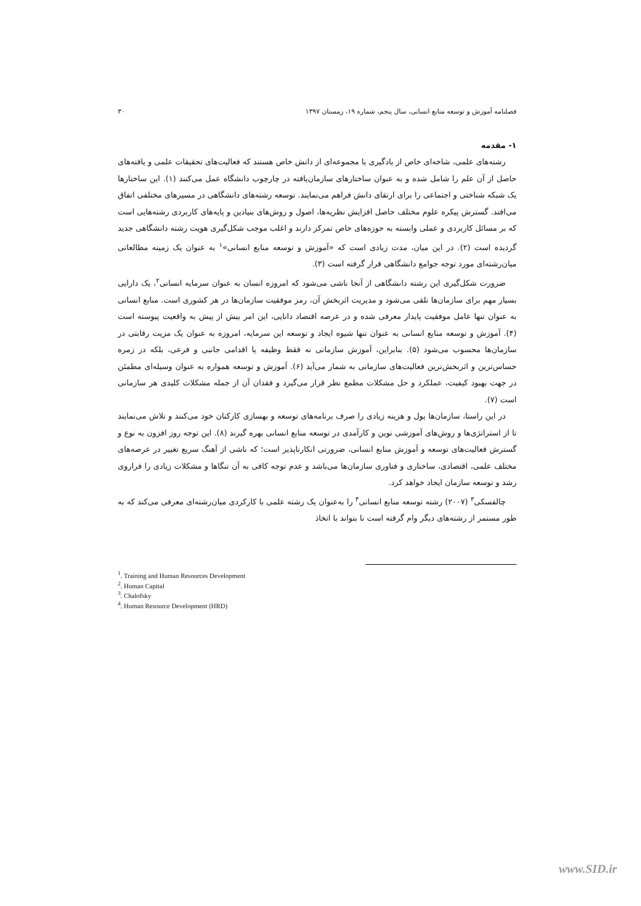فصلنامه آموزش و توسعه منابع انسانی، سال پنجم، شماره ۱۹، زمستان ۱۳۹۷ ۳۰
۱- مقدمه
رشته‌های علمی، شاخه‌ای خاص از یادگیری یا مجموعه‌ای از دانش خاص هستند که فعالیت‌های تحقیقات علمی و یافته‌های حاصل از آن علم را شامل شده و به عنوان ساختارهای سازمان‌یافته در چارچوب دانشگاه عمل می‌کنند (۱). این ساختارها یک شبکه شناختی و اجتماعی را برای ارتقای دانش فراهم می‌نمایند. توسعه رشته‌های دانشگاهی در مسیرهای مختلفی اتفاق می‌افتد. گسترش پیکره علوم مختلف حاصل افزایش نظریه‌ها، اصول و روش‌های بنیادین و پایه‌های کاربردی رشته‌هایی است که بر مسائل کاربردی و عملی وابسته به حوزه‌های خاص تمرکز دارند و اغلب موجب شکل‌گیری هویت رشته دانشگاهی جدید گردیده است (۲). در این میان، مدت زیادی است که «آموزش و توسعه منابع انسانی»<sup>۱</sup> به عنوان یک زمینه مطالعاتی میان‌رشته‌ای مورد توجه جوامع دانشگاهی قرار گرفته است (۳).
ضرورت شکل‌گیری این رشته دانشگاهی از آنجا ناشی می‌شود که امروزه انسان به عنوان سرمایه انسانی<sup>۲</sup>، یک دارایی بسیار مهم برای سازمان‌ها تلقی می‌شود و مدیریت اثربخش آن، رمز موفقیت سازمان‌ها در هر کشوری است. منابع انسانی به عنوان تنها عامل موفقیت پایدار معرفی شده و در عرصه اقتصاد دانایی، این امر بیش از پیش به واقعیت پیوسته است (۴). آموزش و توسعه منابع انسانی به عنوان تنها شیوه ایجاد و توسعه این سرمایه، امروزه به عنوان یک مزیت رقابتی در سازمان‌ها محسوب می‌شود (۵). بنابراین، آموزش سازمانی نه فقط وظیفه یا اقدامی جانبی و فرعی، بلکه در زمره حساس‌ترین و اثربخش‌ترین فعالیت‌های سازمانی به شمار می‌آید (۶). آموزش و توسعه همواره به عنوان وسیله‌ای مطمئن در جهت بهبود کیفیت، عملکرد و حل مشکلات مطمع نظر قرار می‌گیرد و فقدان آن از جمله مشکلات کلیدی هر سازمانی است (۷).
در این راستا، سازمان‌ها پول و هزینه زیادی را صرف برنامه‌های توسعه و بهسازی کارکنان خود می‌کنند و تلاش می‌نمایند تا از استراتژی‌ها و روش‌های آموزشی نوین و کارآمدی در توسعه منابع انسانی بهره گیرند (۸). این توجه روز افزون به نوع و گسترش فعالیت‌های توسعه و آموزش منابع انسانی، ضرورتی انکارناپذیر است؛ که ناشی از آهنگ سریع تغییر در عرصه‌های مختلف علمی، اقتصادی، ساختاری و فناوری سازمان‌ها می‌باشد و عدم توجه کافی به آن تنگاها و مشکلات زیادی را فراروی رشد و توسعه سازمان ایجاد خواهد کرد.
چالفسکی<sup>۳</sup> (۲۰۰۷) رشته توسعه منابع انسانی<sup>۴</sup> را به‌عنوان یک رشته علمی با کارکردی میان‌رشته‌ای معرفی می‌کند که به طور مستمر از رشته‌های دیگر وام گرفته است تا بتواند با اتخاذ
<sup>1</sup>. Training and Human Resources Development
<sup>2</sup>. Human Capital
<sup>3</sup>. Chalofsky
<sup>4</sup>. Human Resource Development (HRD)
www.SID.ir